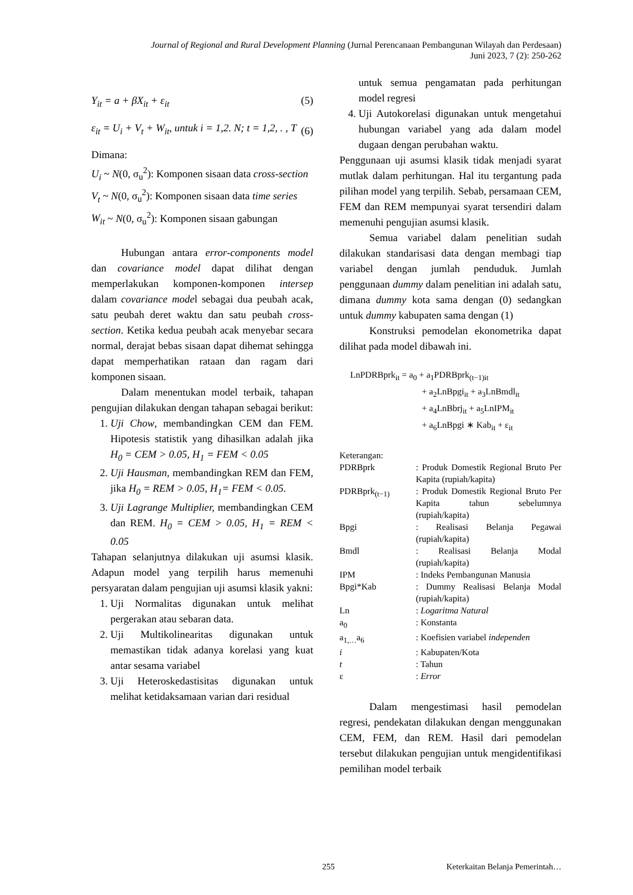Journal of Regional and Rural Development Planning (Jurnal Perencanaan Pembangunan Wilayah dan Perdesaan)
Juni 2023, 7 (2): 250-262
Y<sub>it</sub> = a + βX<sub>it</sub> + ε<sub>it</sub> (5)
ε<sub>it</sub> = U<sub>i</sub> + V<sub>t</sub> + W<sub>it</sub>, untuk i = 1,2. N; t = 1,2, . , T (6)
Dimana:
U<sub>i</sub> ~ N(0, σ<sub>u</sub><sup>2</sup>): Komponen sisaan data cross-section
V<sub>t</sub> ~ N(0, σ<sub>u</sub><sup>2</sup>): Komponen sisaan data time series
W<sub>it</sub> ~ N(0, σ<sub>u</sub><sup>2</sup>): Komponen sisaan gabungan
Hubungan antara error-components model dan covariance model dapat dilihat dengan memperlakukan komponen-komponen intersep dalam covariance model sebagai dua peubah acak, satu peubah deret waktu dan satu peubah cross-section. Ketika kedua peubah acak menyebar secara normal, derajat bebas sisaan dapat dihemat sehingga dapat memperhatikan rataan dan ragam dari komponen sisaan.
Dalam menentukan model terbaik, tahapan pengujian dilakukan dengan tahapan sebagai berikut:
1. Uji Chow, membandingkan CEM dan FEM. Hipotesis statistik yang dihasilkan adalah jika H<sub>0</sub> = CEM > 0.05, H<sub>1</sub> = FEM < 0.05
2. Uji Hausman, membandingkan REM dan FEM, jika H<sub>0</sub> = REM > 0.05, H<sub>1</sub>= FEM < 0.05.
3. Uji Lagrange Multiplier, membandingkan CEM dan REM. H<sub>0</sub> = CEM > 0.05, H<sub>1</sub> = REM < 0.05
Tahapan selanjutnya dilakukan uji asumsi klasik. Adapun model yang terpilih harus memenuhi persyaratan dalam pengujian uji asumsi klasik yakni:
1. Uji Normalitas digunakan untuk melihat pergerakan atau sebaran data.
2. Uji Multikolinearitas digunakan untuk memastikan tidak adanya korelasi yang kuat antar sesama variabel
3. Uji Heteroskedastisitas digunakan untuk melihat ketidaksamaan varian dari residual
untuk semua pengamatan pada perhitungan model regresi
4. Uji Autokorelasi digunakan untuk mengetahui hubungan variabel yang ada dalam model dugaan dengan perubahan waktu.
Penggunaan uji asumsi klasik tidak menjadi syarat mutlak dalam perhitungan. Hal itu tergantung pada pilihan model yang terpilih. Sebab, persamaan CEM, FEM dan REM mempunyai syarat tersendiri dalam memenuhi pengujian asumsi klasik.
Semua variabel dalam penelitian sudah dilakukan standarisasi data dengan membagi tiap variabel dengan jumlah penduduk. Jumlah penggunaan dummy dalam penelitian ini adalah satu, dimana dummy kota sama dengan (0) sedangkan untuk dummy kabupaten sama dengan (1)
Konstruksi pemodelan ekonometrika dapat dilihat pada model dibawah ini.
LnPDRBprk<sub>it</sub> = a<sub>0</sub> + a<sub>1</sub>PDRBprk<sub>(t−1)it</sub>
+ a<sub>2</sub>LnBpgi<sub>it</sub> + a<sub>3</sub>LnBmdl<sub>it</sub>
+ a<sub>4</sub>LnBbrj<sub>it</sub> + a<sub>5</sub>LnIPM<sub>it</sub>
+ a<sub>6</sub>LnBpgi ∗ Kab<sub>it</sub> + ε<sub>it</sub>
| Keterangan: | |
| PDRBprk | : Produk Domestik Regional Bruto Per Kapita (rupiah/kapita) |
| PDRBprk<sub>(t−1)</sub> | : Produk Domestik Regional Bruto Per Kapita tahun sebelumnya (rupiah/kapita) |
| Bpgi | : Realisasi Belanja Pegawai (rupiah/kapita) |
| Bmdl | : Realisasi Belanja Modal (rupiah/kapita) |
| IPM | : Indeks Pembangunan Manusia |
| Bpgi*Kab | : Dummy Realisasi Belanja Modal (rupiah/kapita) |
| Ln | : Logaritma Natural |
| a<sub>0</sub> | : Konstanta |
| a<sub>1,…</sub>a<sub>6</sub> | : Koefisien variabel independen |
| i | : Kabupaten/Kota |
| t | : Tahun |
| ε | : Error |
Dalam mengestimasi hasil pemodelan regresi, pendekatan dilakukan dengan menggunakan CEM, FEM, dan REM. Hasil dari pemodelan tersebut dilakukan pengujian untuk mengidentifikasi pemilihan model terbaik
255 Keterkaitan Belanja Pemerintah…